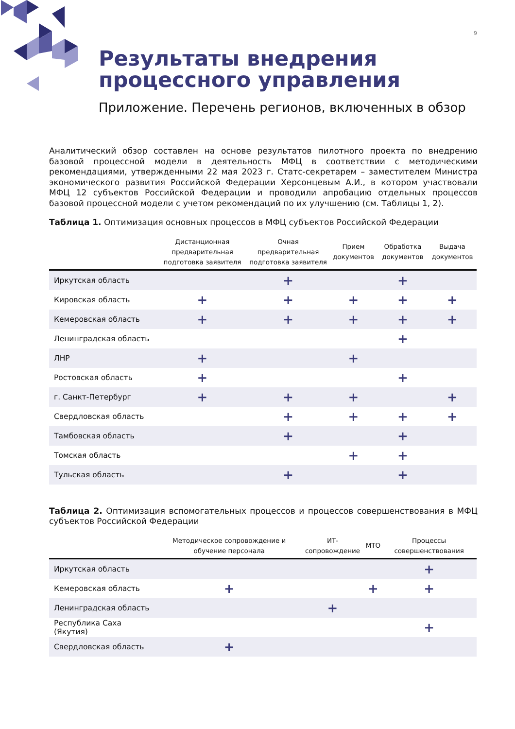9
Результаты внедрения
процессного управления
Приложение. Перечень регионов, включенных в обзор
Аналитический обзор составлен на основе результатов пилотного проекта по внедрению базовой процессной модели в деятельность МФЦ в соответствии с методическими рекомендациями, утвержденными 22 мая 2023 г. Статс-секретарем – заместителем Министра экономического развития Российской Федерации Херсонцевым А.И., в котором участвовали МФЦ 12 субъектов Российской Федерации и проводили апробацию отдельных процессов базовой процессной модели с учетом рекомендаций по их улучшению (см. Таблицы 1, 2).
Таблица 1. Оптимизация основных процессов в МФЦ субъектов Российской Федерации
| | Дистанционная предварительная подготовка заявителя | Очная предварительная подготовка заявителя | Прием документов | Обработка документов | Выдача документов |
| --- | --- | --- | --- | --- | --- |
| Иркутская область | | + | | + | |
| Кировская область | + | + | + | + | + |
| Кемеровская область | + | + | + | + | + |
| Ленинградская область | | | | + | |
| ЛНР | + | | + | | |
| Ростовская область | + | | | + | |
| г. Санкт-Петербург | + | + | + | | + |
| Свердловская область | | + | + | + | + |
| Тамбовская область | | + | | + | |
| Томская область | | | + | + | |
| Тульская область | | + | | + | |
Таблица 2. Оптимизация вспомогательных процессов и процессов совершенствования в МФЦ субъектов Российской Федерации
| | Методическое сопровождение и обучение персонала | ИТ-сопровождение | МТО | Процессы совершенствования |
| --- | --- | --- | --- | --- |
| Иркутская область | | | | + |
| Кемеровская область | + | | + | + |
| Ленинградская область | | + | | |
| Республика Саха (Якутия) | | | | + |
| Свердловская область | + | | | |